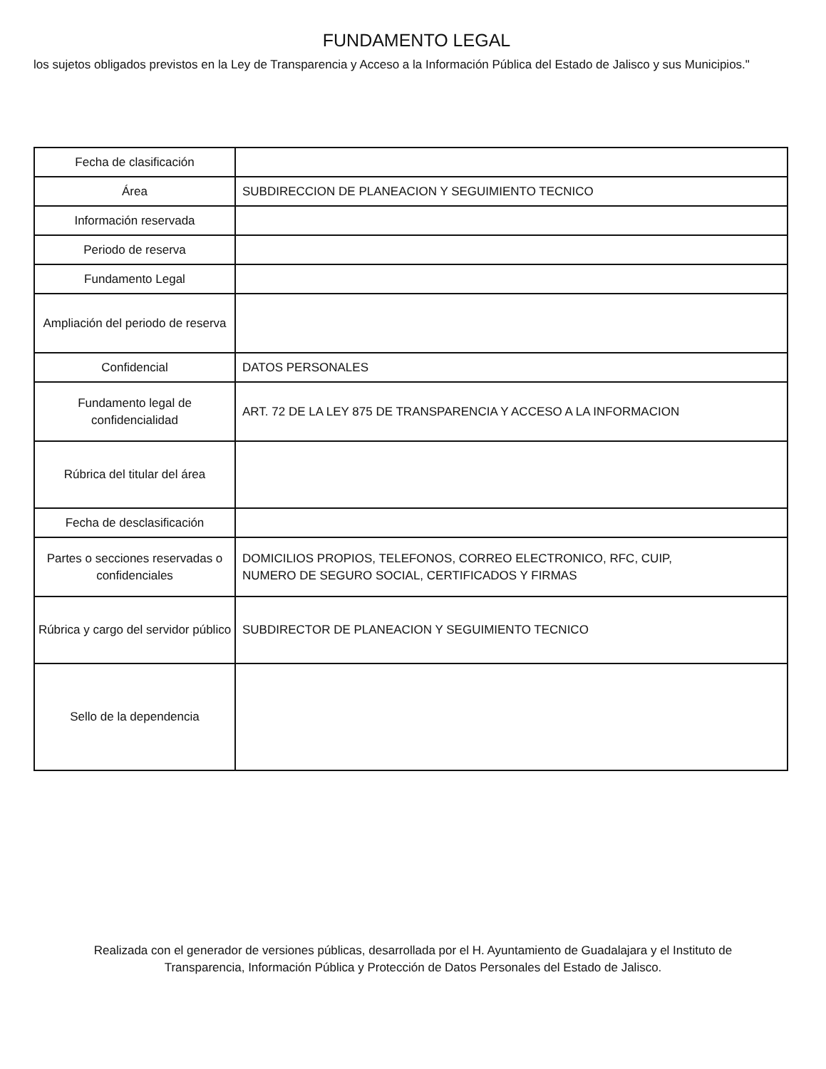FUNDAMENTO LEGAL
los sujetos obligados previstos en la Ley de Transparencia y Acceso a la Información Pública del Estado de Jalisco y sus Municipios."
| Fecha de clasificación | |
| Área | SUBDIRECCION DE PLANEACION Y SEGUIMIENTO TECNICO |
| Información reservada | |
| Periodo de reserva | |
| Fundamento Legal | |
| Ampliación del periodo de reserva | |
| Confidencial | DATOS PERSONALES |
| Fundamento legal de confidencialidad | ART. 72 DE LA LEY 875 DE TRANSPARENCIA Y ACCESO A LA INFORMACION |
| Rúbrica del titular del área | |
| Fecha de desclasificación | |
| Partes o secciones reservadas o confidenciales | DOMICILIOS PROPIOS, TELEFONOS, CORREO ELECTRONICO, RFC, CUIP, NUMERO DE SEGURO SOCIAL, CERTIFICADOS Y FIRMAS |
| Rúbrica y cargo del servidor público | SUBDIRECTOR DE PLANEACION Y SEGUIMIENTO TECNICO |
| Sello de la dependencia | |
Realizada con el generador de versiones públicas, desarrollada por el H. Ayuntamiento de Guadalajara y el Instituto de
Transparencia, Información Pública y Protección de Datos Personales del Estado de Jalisco.